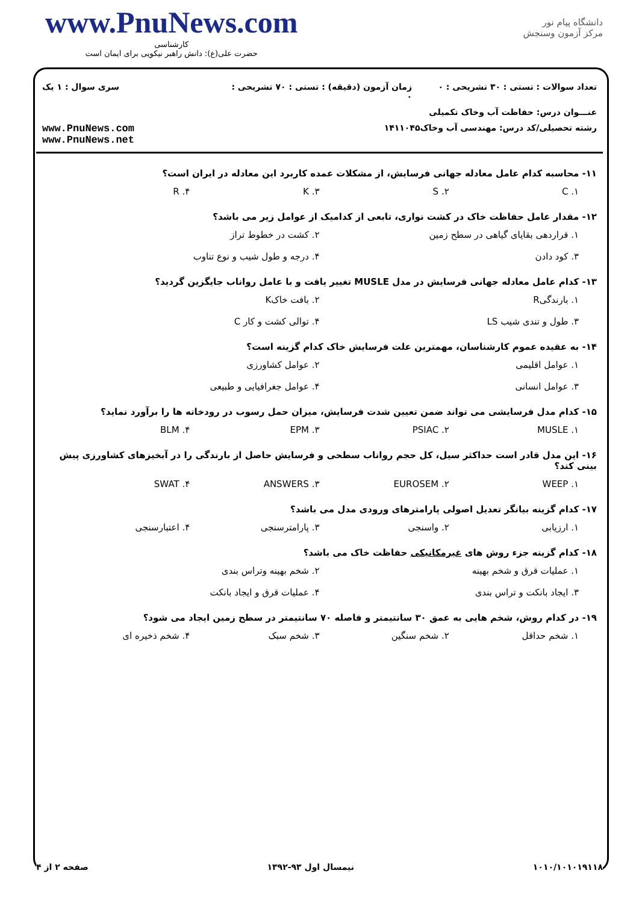www.PnuNews.com
کارشناسی
حضرت علی(ع): دانش راهبر نیکویی برای ایمان است
دانشگاه پیام نور
مرکز آزمون وسنجش
تعداد سوالات : تستی : ۳۰ تشریحی : ۰
زمان آزمون (دقیقه) : تستی : ۷۰ تشریحی : ۰
سری سوال : ۱ یک
عنـــوان درس: حفاظت آب وخاک تکمیلی
رشته تحصیلی/کد درس: مهندسی آب وخاک۱۴۱۱۰۴۵
www.PnuNews.com
www.PnuNews.net
۱۱- محاسبه کدام عامل معادله جهانی فرسایش، از مشکلات عمده کاربرد این معادله در ایران است؟
۱. C ۲. S ۳. K ۴. R
۱۲- مقدار عامل حفاظت خاک در کشت نواری، تابعی از کدامیک از عوامل زیر می باشد؟
۱. قراردهی بقایای گیاهی در سطح زمین ۲. کشت در خطوط تراز ۳. کود دادن ۴. درجه و طول شیب و نوع تناوب
۱۳- کدام عامل معادله جهانی فرسایش در مدل MUSLE تغییر یافت و با عامل رواناب جایگزین گردید؟
۱. بارندگیR ۲. بافت خاکK ۳. طول و تندی شیب LS ۴. توالی کشت و کار C
۱۴- به عقیده عموم کارشناسان، مهمترین علت فرسایش خاک کدام گزینه است؟
۱. عوامل اقلیمی ۲. عوامل کشاورزی ۳. عوامل انسانی ۴. عوامل جغرافیایی و طبیعی
۱۵- کدام مدل فرسایشی می تواند ضمن تعیین شدت فرسایش، میزان حمل رسوب در رودخانه ها را برآورد نماید؟
۱. MUSLE ۲. PSIAC ۳. EPM ۴. BLM
۱۶- این مدل قادر است حداکثر سیل، کل حجم رواناب سطحی و فرسایش حاصل از بارندگی را در آبخیزهای کشاورزی پیش بینی کند؟
۱. WEEP ۲. EUROSEM ۳. ANSWERS ۴. SWAT
۱۷- کدام گزینه بیانگر تعدیل اصولی پارامترهای ورودی مدل می باشد؟
۱. ارزیابی ۲. واسنجی ۳. پارامترسنجی ۴. اعتبارسنجی
۱۸- کدام گزینه جزء روش های غیرمکانیکی حفاظت خاک می باشد؟
۱. عملیات قرق و شخم بهینه ۲. شخم بهینه وتراس بندی ۳. ایجاد بانکت و تراس بندی ۴. عملیات قرق و ایجاد بانکت
۱۹- در کدام روش، شخم هایی به عمق ۳۰ سانتیمتر و فاصله ۷۰ سانتیمتر در سطح زمین ایجاد می شود؟
۱. شخم حداقل ۲. شخم سنگین ۳. شخم سبک ۴. شخم ذخیره ای
۱۰۱۰/۱۰۱۰۱۹۱۱۸ نیمسال اول ۹۳-۱۳۹۲ صفحه ۲ از ۴